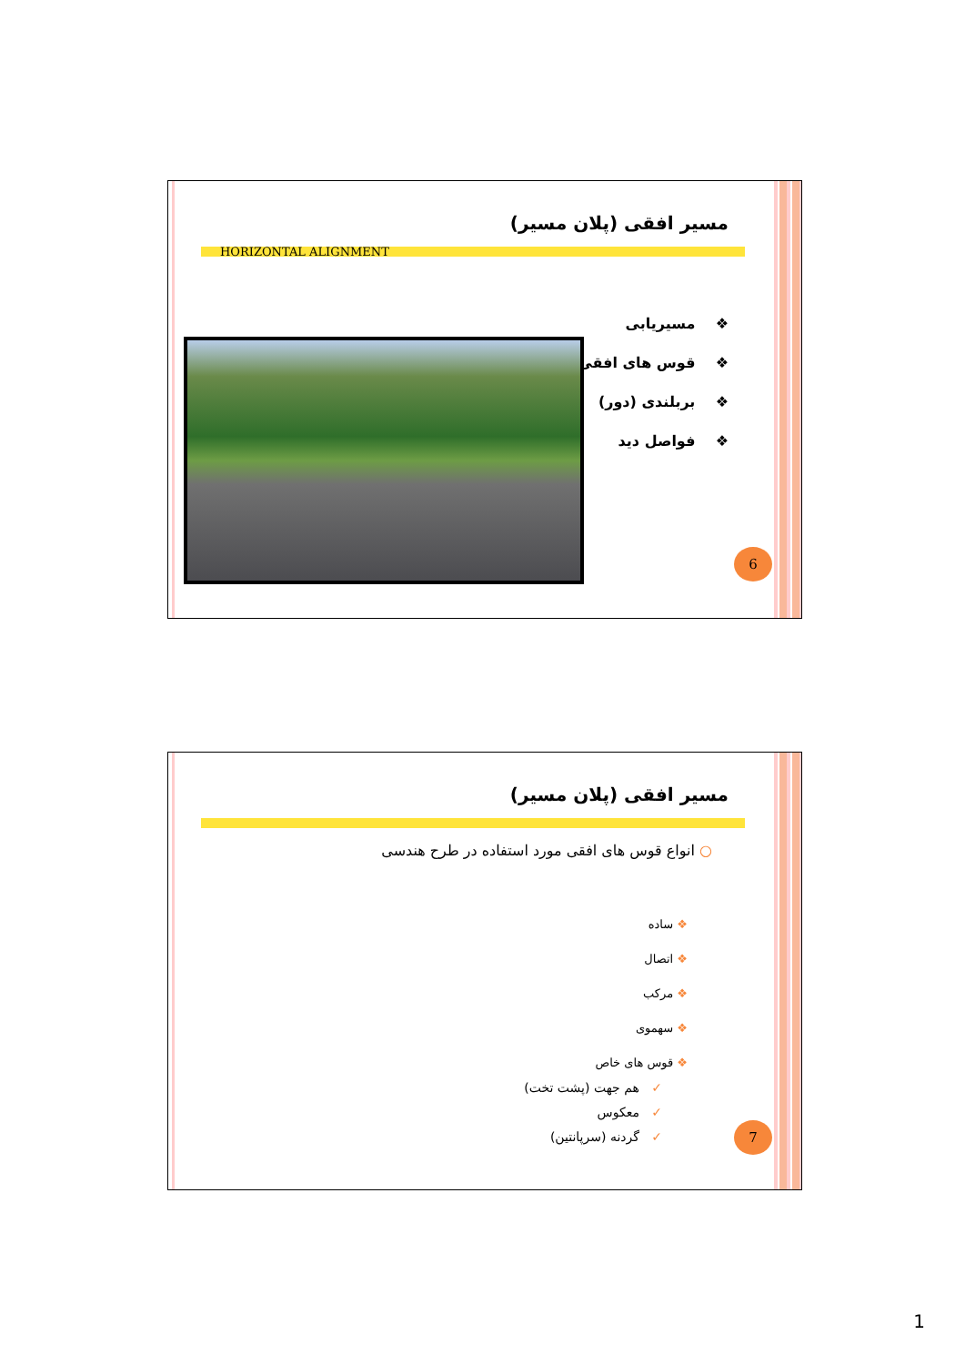مسیر افقی (پلان مسیر)
HORIZONTAL ALIGNMENT
❖ مسیریابی
❖ قوس های افقی
❖ بربلندی (دور)
❖ فواصل دید
6
مسیر افقی (پلان مسیر)
○ انواع قوس های افقی مورد استفاده در طرح هندسی
❖ ساده
❖ اتصال
❖ مرکب
❖ سهموی
❖ قوس های خاص
✓ هم جهت (پشت تخت)
✓ معکوس
✓ گردنه (سرپانتین)
7
1